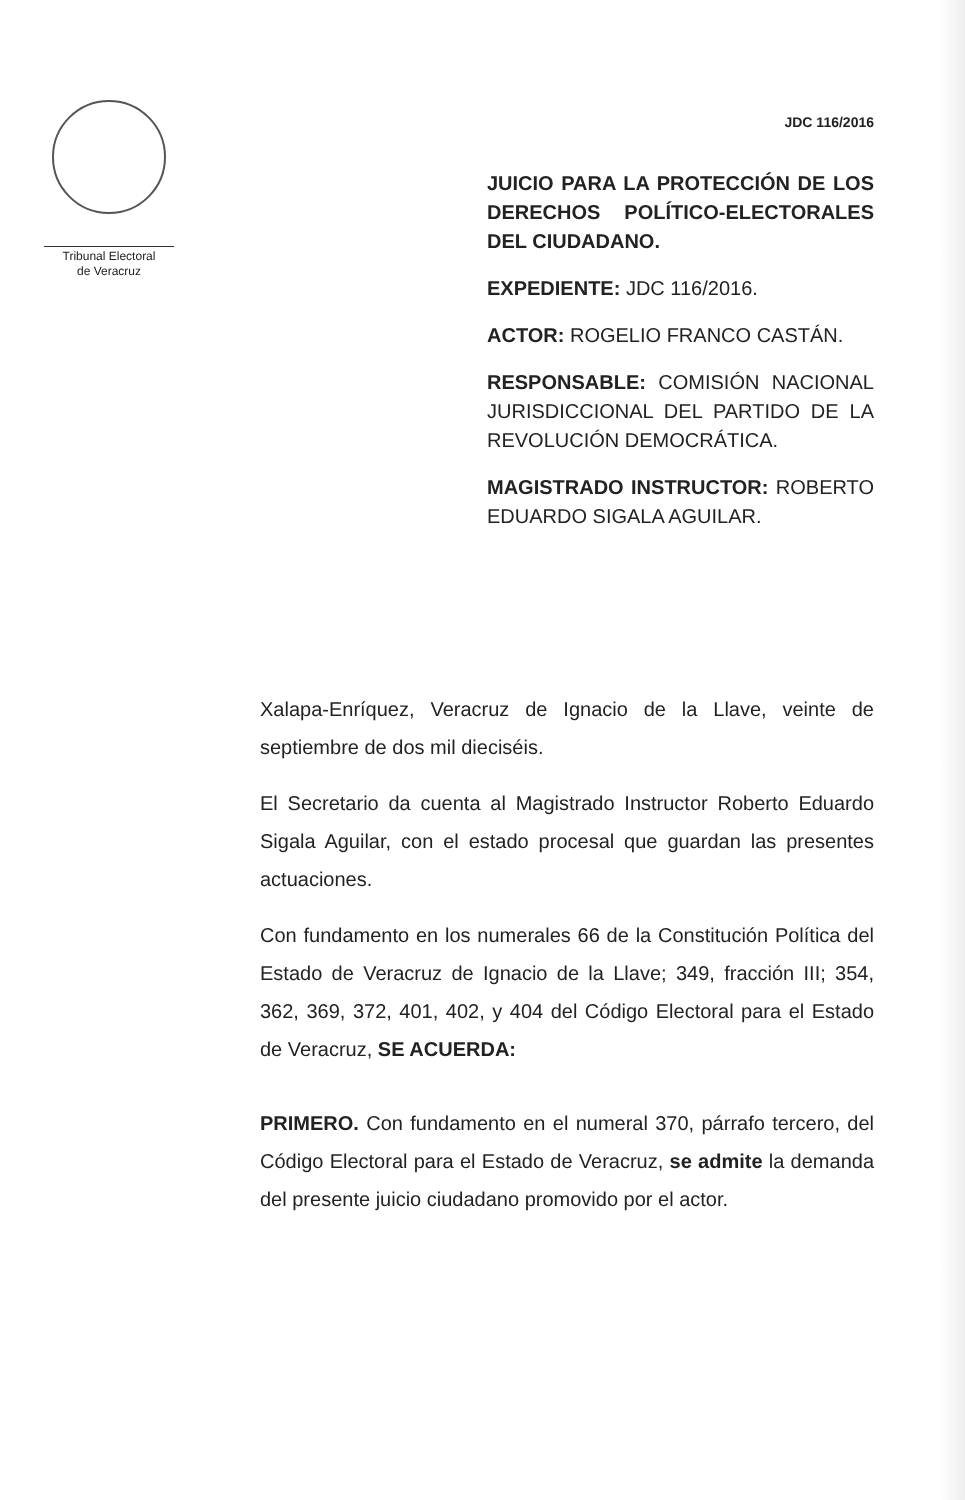Tribunal Electoral
de Veracruz
JDC 116/2016
JUICIO PARA LA PROTECCIÓN DE LOS DERECHOS POLÍTICO-ELECTORALES DEL CIUDADANO.
EXPEDIENTE: JDC 116/2016.
ACTOR: ROGELIO FRANCO CASTÁN.
RESPONSABLE: COMISIÓN NACIONAL JURISDICCIONAL DEL PARTIDO DE LA REVOLUCIÓN DEMOCRÁTICA.
MAGISTRADO INSTRUCTOR: ROBERTO EDUARDO SIGALA AGUILAR.
Xalapa-Enríquez, Veracruz de Ignacio de la Llave, veinte de septiembre de dos mil dieciséis.
El Secretario da cuenta al Magistrado Instructor Roberto Eduardo Sigala Aguilar, con el estado procesal que guardan las presentes actuaciones.
Con fundamento en los numerales 66 de la Constitución Política del Estado de Veracruz de Ignacio de la Llave; 349, fracción III; 354, 362, 369, 372, 401, 402, y 404 del Código Electoral para el Estado de Veracruz, SE ACUERDA:
PRIMERO. Con fundamento en el numeral 370, párrafo tercero, del Código Electoral para el Estado de Veracruz, se admite la demanda del presente juicio ciudadano promovido por el actor.